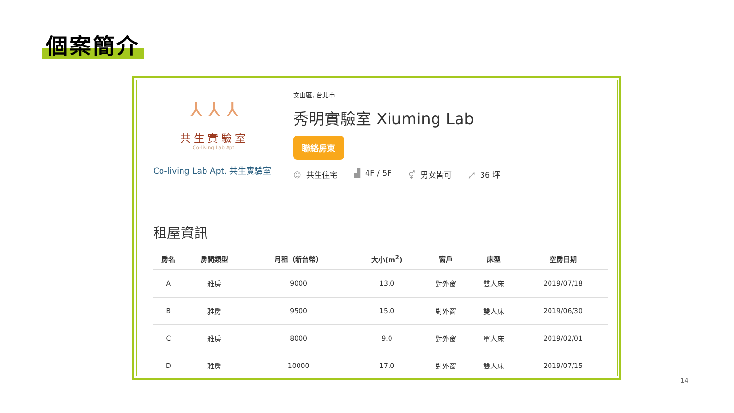個案簡介
⅄ ⅄ ⅄
共生實驗室
Co-living Lab Apt.
Co-living Lab Apt. 共生實驗室
文山區, 台北市
秀明實驗室 Xiuming Lab
聯絡房東
☺ 共生住宅 ▟ 4F / 5F ⚥ 男女皆可 ⤢ 36 坪
租屋資訊
| 房名 | 房間類型 | 月租（新台幣） | 大小(m<sup>2</sup>) | 窗戶 | 床型 | 空房日期 |
| --- | --- | --- | --- | --- | --- | --- |
| A | 雅房 | 9000 | 13.0 | 對外窗 | 雙人床 | 2019/07/18 |
| B | 雅房 | 9500 | 15.0 | 對外窗 | 雙人床 | 2019/06/30 |
| C | 雅房 | 8000 | 9.0 | 對外窗 | 單人床 | 2019/02/01 |
| D | 雅房 | 10000 | 17.0 | 對外窗 | 雙人床 | 2019/07/15 |
14